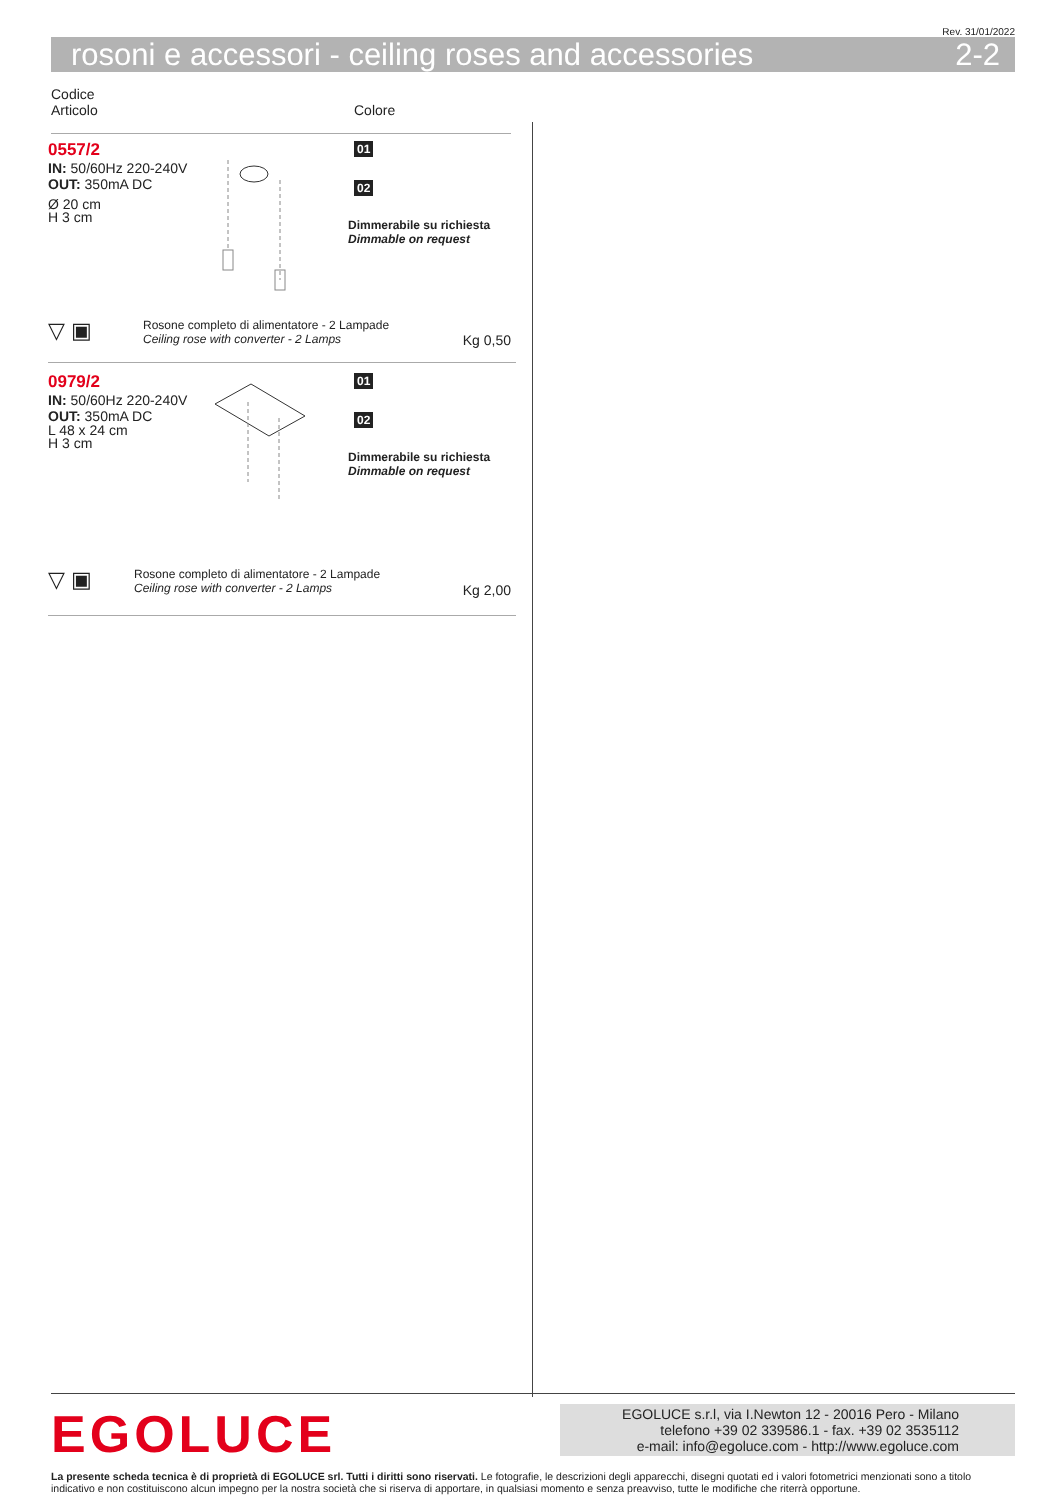Rev. 31/01/2022
rosoni e accessori - ceiling roses and accessories 2-2
Codice
Articolo
Colore
0557/2
IN: 50/60Hz 220-240V
OUT: 350mA DC
Ø 20 cm
H 3 cm
01
02
Dimmerabile su richiesta
Dimmable on request
▽ ▣ Rosone completo di alimentatore - 2 Lampade
Ceiling rose with converter - 2 Lamps
Kg 0,50
0979/2
IN: 50/60Hz 220-240V
OUT: 350mA DC
L 48 x 24 cm
H 3 cm
01
02
Dimmerabile su richiesta
Dimmable on request
▽ ▣ Rosone completo di alimentatore - 2 Lampade
Ceiling rose with converter - 2 Lamps
Kg 2,00
EGOLUCE
EGOLUCE s.r.l, via I.Newton 12 - 20016 Pero - Milano
telefono +39 02 339586.1 - fax. +39 02 3535112
e-mail: info@egoluce.com - http://www.egoluce.com
La presente scheda tecnica è di proprietà di EGOLUCE srl. Tutti i diritti sono riservati. Le fotografie, le descrizioni degli apparecchi, disegni quotati ed i valori fotometrici menzionati sono a titolo indicativo e non costituiscono alcun impegno per la nostra società che si riserva di apportare, in qualsiasi momento e senza preavviso, tutte le modifiche che riterrà opportune.